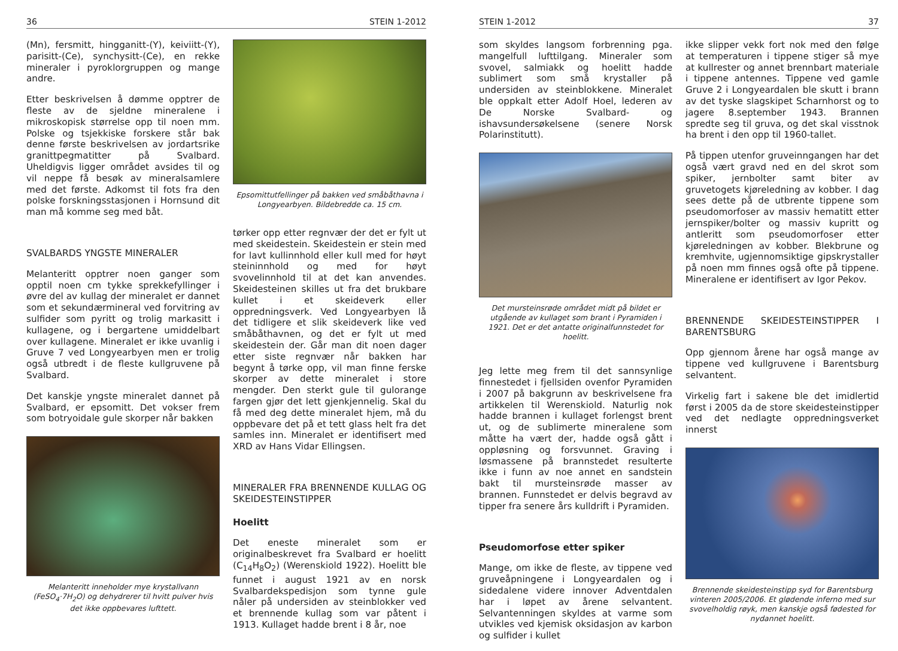36 STEIN 1-2012
(Mn), fersmitt, hingganitt-(Y), keiviitt-(Y), parisitt-(Ce), synchysitt-(Ce), en rekke mineraler i pyroklorgruppen og mange andre.
Etter beskrivelsen å dømme opptrer de fleste av de sjeldne mineralene i mikroskopisk størrelse opp til noen mm. Polske og tsjekkiske forskere står bak denne første beskrivelsen av jordartsrike granittpegmatitter på Svalbard. Uheldigvis ligger området avsides til og vil neppe få besøk av mineralsamlere med det første. Adkomst til fots fra den polske forskningsstasjonen i Hornsund dit man må komme seg med båt.
SVALBARDS YNGSTE MINERALER
Melanteritt opptrer noen ganger som opptil noen cm tykke sprekkefyllinger i øvre del av kullag der mineralet er dannet som et sekundærmineral ved forvitring av sulfider som pyritt og trolig markasitt i kullagene, og i bergartene umiddelbart over kullagene. Mineralet er ikke uvanlig i Gruve 7 ved Longyearbyen men er trolig også utbredt i de fleste kullgruvene på Svalbard.
Det kanskje yngste mineralet dannet på Svalbard, er epsomitt. Det vokser frem som botryoidale gule skorper når bakken
Melanteritt inneholder mye krystallvann (FeSO<sub>4</sub>·7H<sub>2</sub>O) og dehydrerer til hvitt pulver hvis det ikke oppbevares lufttett.
Epsomittutfellinger på bakken ved småbåthavna i Longyearbyen. Bildebredde ca. 15 cm.
tørker opp etter regnvær der det er fylt ut med skeidestein. Skeidestein er stein med for lavt kullinnhold eller kull med for høyt steininnhold og med for høyt svovelinnhold til at det kan anvendes. Skeidesteinen skilles ut fra det brukbare kullet i et skeideverk eller oppredningsverk. Ved Longyearbyen lå det tidligere et slik skeideverk like ved småbåthavnen, og det er fylt ut med skeidestein der. Går man dit noen dager etter siste regnvær når bakken har begynt å tørke opp, vil man finne ferske skorper av dette mineralet i store mengder. Den sterkt gule til gulorange fargen gjør det lett gjenkjennelig. Skal du få med deg dette mineralet hjem, må du oppbevare det på et tett glass helt fra det samles inn. Mineralet er identifisert med XRD av Hans Vidar Ellingsen.
MINERALER FRA BRENNENDE KULLAG OG SKEIDESTEINSTIPPER
Hoelitt
Det eneste mineralet som er originalbeskrevet fra Svalbard er hoelitt (C<sub>14</sub>H<sub>8</sub>O<sub>2</sub>) (Werenskiold 1922). Hoelitt ble funnet i august 1921 av en norsk Svalbardekspedisjon som tynne gule nåler på undersiden av steinblokker ved et brennende kullag som var påtent i 1913. Kullaget hadde brent i 8 år, noe
STEIN 1-2012 37
som skyldes langsom forbrenning pga. mangelfull lufttilgang. Mineraler som svovel, salmiakk og hoelitt hadde sublimert som små krystaller på undersiden av steinblokkene. Mineralet ble oppkalt etter Adolf Hoel, lederen av De Norske Svalbard- og ishavsundersøkelsene (senere Norsk Polarinstitutt).
Det mursteinsrøde området midt på bildet er utgående av kullaget som brant i Pyramiden i 1921. Det er det antatte originalfunnstedet for hoelitt.
Jeg lette meg frem til det sannsynlige finnestedet i fjellsiden ovenfor Pyramiden i 2007 på bakgrunn av beskrivelsene fra artikkelen til Werenskiold. Naturlig nok hadde brannen i kullaget forlengst brent ut, og de sublimerte mineralene som måtte ha vært der, hadde også gått i oppløsning og forsvunnet. Graving i løsmassene på brannstedet resulterte ikke i funn av noe annet en sandstein bakt til mursteinsrøde masser av brannen. Funnstedet er delvis begravd av tipper fra senere års kulldrift i Pyramiden.
Pseudomorfose etter spiker
Mange, om ikke de fleste, av tippene ved gruveåpningene i Longyeardalen og i sidedalene videre innover Adventdalen har i løpet av årene selvantent. Selvantenningen skyldes at varme som utvikles ved kjemisk oksidasjon av karbon og sulfider i kullet
ikke slipper vekk fort nok med den følge at temperaturen i tippene stiger så mye at kullrester og annet brennbart materiale i tippene antennes. Tippene ved gamle Gruve 2 i Longyeardalen ble skutt i brann av det tyske slagskipet Scharnhorst og to jagere 8.september 1943. Brannen spredte seg til gruva, og det skal visstnok ha brent i den opp til 1960-tallet.
På tippen utenfor gruveinngangen har det også vært gravd ned en del skrot som spiker, jernbolter samt biter av gruvetogets kjøreledning av kobber. I dag sees dette på de utbrente tippene som pseudomorfoser av massiv hematitt etter jernspiker/bolter og massiv kupritt og antleritt som pseudomorfoser etter kjøreledningen av kobber. Blekbrune og kremhvite, ugjennomsiktige gipskrystaller på noen mm finnes også ofte på tippene. Mineralene er identifisert av Igor Pekov.
BRENNENDE SKEIDESTEINSTIPPER I BARENTSBURG
Opp gjennom årene har også mange av tippene ved kullgruvene i Barentsburg selvantent.
Virkelig fart i sakene ble det imidlertid først i 2005 da de store skeidesteinstipper ved det nedlagte oppredningsverket innerst
Brennende skeidesteinstipp syd for Barentsburg vinteren 2005/2006. Et glødende inferno med sur svovelholdig røyk, men kanskje også fødested for nydannet hoelitt.